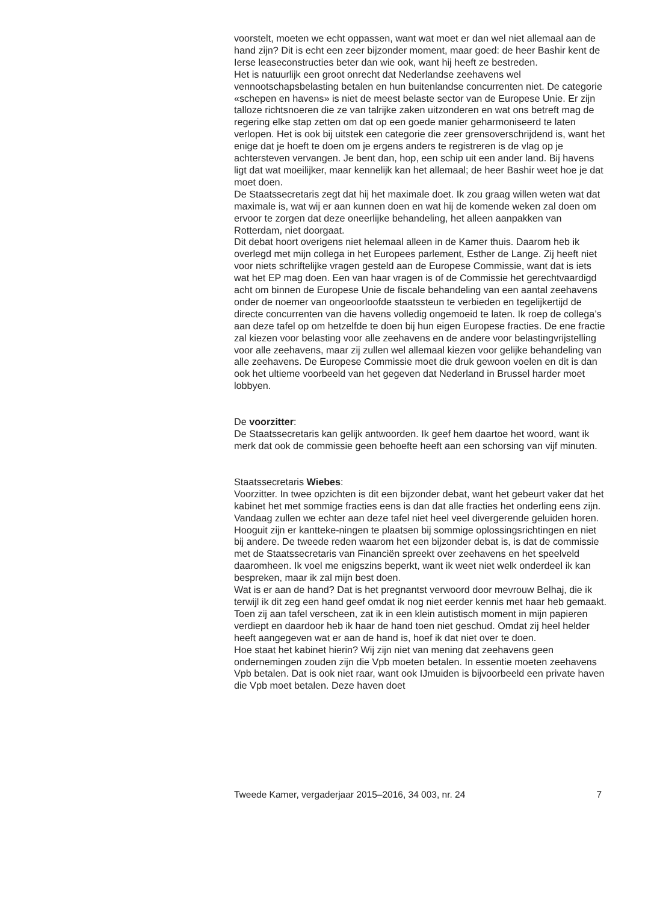voorstelt, moeten we echt oppassen, want wat moet er dan wel niet allemaal aan de hand zijn? Dit is echt een zeer bijzonder moment, maar goed: de heer Bashir kent de Ierse leaseconstructies beter dan wie ook, want hij heeft ze bestreden.
Het is natuurlijk een groot onrecht dat Nederlandse zeehavens wel vennootschapsbelasting betalen en hun buitenlandse concurrenten niet. De categorie «schepen en havens» is niet de meest belaste sector van de Europese Unie. Er zijn talloze richtsnoeren die ze van talrijke zaken uitzonderen en wat ons betreft mag de regering elke stap zetten om dat op een goede manier geharmoniseerd te laten verlopen. Het is ook bij uitstek een categorie die zeer grensoverschrijdend is, want het enige dat je hoeft te doen om je ergens anders te registreren is de vlag op je achtersteven vervangen. Je bent dan, hop, een schip uit een ander land. Bij havens ligt dat wat moeilijker, maar kennelijk kan het allemaal; de heer Bashir weet hoe je dat moet doen.
De Staatssecretaris zegt dat hij het maximale doet. Ik zou graag willen weten wat dat maximale is, wat wij er aan kunnen doen en wat hij de komende weken zal doen om ervoor te zorgen dat deze oneerlijke behandeling, het alleen aanpakken van Rotterdam, niet doorgaat.
Dit debat hoort overigens niet helemaal alleen in de Kamer thuis. Daarom heb ik overlegd met mijn collega in het Europees parlement, Esther de Lange. Zij heeft niet voor niets schriftelijke vragen gesteld aan de Europese Commissie, want dat is iets wat het EP mag doen. Een van haar vragen is of de Commissie het gerechtvaardigd acht om binnen de Europese Unie de fiscale behandeling van een aantal zeehavens onder de noemer van ongeoorloofde staatssteun te verbieden en tegelijkertijd de directe concurrenten van die havens volledig ongemoeid te laten. Ik roep de collega’s aan deze tafel op om hetzelfde te doen bij hun eigen Europese fracties. De ene fractie zal kiezen voor belasting voor alle zeehavens en de andere voor belastingvrijstelling voor alle zeehavens, maar zij zullen wel allemaal kiezen voor gelijke behandeling van alle zeehavens. De Europese Commissie moet die druk gewoon voelen en dit is dan ook het ultieme voorbeeld van het gegeven dat Nederland in Brussel harder moet lobbyen.
De voorzitter:
De Staatssecretaris kan gelijk antwoorden. Ik geef hem daartoe het woord, want ik merk dat ook de commissie geen behoefte heeft aan een schorsing van vijf minuten.
Staatssecretaris Wiebes:
Voorzitter. In twee opzichten is dit een bijzonder debat, want het gebeurt vaker dat het kabinet het met sommige fracties eens is dan dat alle fracties het onderling eens zijn. Vandaag zullen we echter aan deze tafel niet heel veel divergerende geluiden horen. Hooguit zijn er kantteke-ningen te plaatsen bij sommige oplossingsrichtingen en niet bij andere. De tweede reden waarom het een bijzonder debat is, is dat de commissie met de Staatssecretaris van Financiën spreekt over zeehavens en het speelveld daaromheen. Ik voel me enigszins beperkt, want ik weet niet welk onderdeel ik kan bespreken, maar ik zal mijn best doen.
Wat is er aan de hand? Dat is het pregnantst verwoord door mevrouw Belhaj, die ik terwijl ik dit zeg een hand geef omdat ik nog niet eerder kennis met haar heb gemaakt. Toen zij aan tafel verscheen, zat ik in een klein autistisch moment in mijn papieren verdiept en daardoor heb ik haar de hand toen niet geschud. Omdat zij heel helder heeft aangegeven wat er aan de hand is, hoef ik dat niet over te doen.
Hoe staat het kabinet hierin? Wij zijn niet van mening dat zeehavens geen ondernemingen zouden zijn die Vpb moeten betalen. In essentie moeten zeehavens Vpb betalen. Dat is ook niet raar, want ook IJmuiden is bijvoorbeeld een private haven die Vpb moet betalen. Deze haven doet
Tweede Kamer, vergaderjaar 2015–2016, 34 003, nr. 24 7